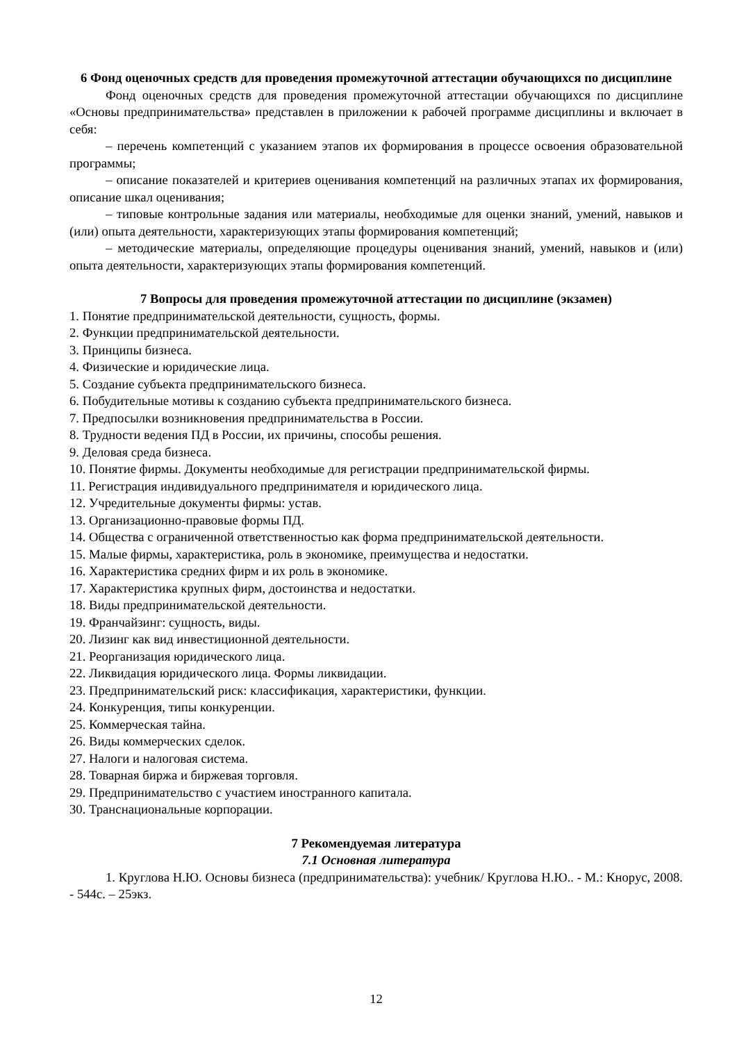6 Фонд оценочных средств для проведения промежуточной аттестации обучающихся по дисциплине
Фонд оценочных средств для проведения промежуточной аттестации обучающихся по дисциплине «Основы предпринимательства» представлен в приложении к рабочей программе дисциплины и включает в себя:
– перечень компетенций с указанием этапов их формирования в процессе освоения образовательной программы;
– описание показателей и критериев оценивания компетенций на различных этапах их формирования, описание шкал оценивания;
– типовые контрольные задания или материалы, необходимые для оценки знаний, умений, навыков и (или) опыта деятельности, характеризующих этапы формирования компетенций;
– методические материалы, определяющие процедуры оценивания знаний, умений, навыков и (или) опыта деятельности, характеризующих этапы формирования компетенций.
7 Вопросы для проведения промежуточной аттестации по дисциплине (экзамен)
1. Понятие предпринимательской деятельности, сущность, формы.
2. Функции предпринимательской деятельности.
3. Принципы бизнеса.
4. Физические и юридические лица.
5. Создание субъекта предпринимательского бизнеса.
6. Побудительные мотивы к созданию субъекта предпринимательского бизнеса.
7. Предпосылки возникновения предпринимательства в России.
8. Трудности ведения ПД в России, их причины, способы решения.
9. Деловая среда бизнеса.
10. Понятие фирмы. Документы необходимые для регистрации предпринимательской фирмы.
11. Регистрация индивидуального предпринимателя и юридического лица.
12. Учредительные документы фирмы: устав.
13. Организационно-правовые формы ПД.
14. Общества с ограниченной ответственностью как форма предпринимательской деятельности.
15. Малые фирмы, характеристика, роль в экономике, преимущества и недостатки.
16. Характеристика средних фирм и их роль в экономике.
17. Характеристика крупных фирм, достоинства и недостатки.
18. Виды предпринимательской деятельности.
19. Франчайзинг: сущность, виды.
20. Лизинг как вид инвестиционной деятельности.
21. Реорганизация юридического лица.
22. Ликвидация юридического лица. Формы ликвидации.
23. Предпринимательский риск: классификация, характеристики, функции.
24. Конкуренция, типы конкуренции.
25. Коммерческая тайна.
26. Виды коммерческих сделок.
27. Налоги и налоговая система.
28. Товарная биржа и биржевая торговля.
29. Предпринимательство с участием иностранного капитала.
30. Транснациональные корпорации.
7 Рекомендуемая литература
7.1 Основная литература
1. Круглова Н.Ю. Основы бизнеса (предпринимательства): учебник/ Круглова Н.Ю.. - М.: Кнорус, 2008. - 544с. – 25экз.
12